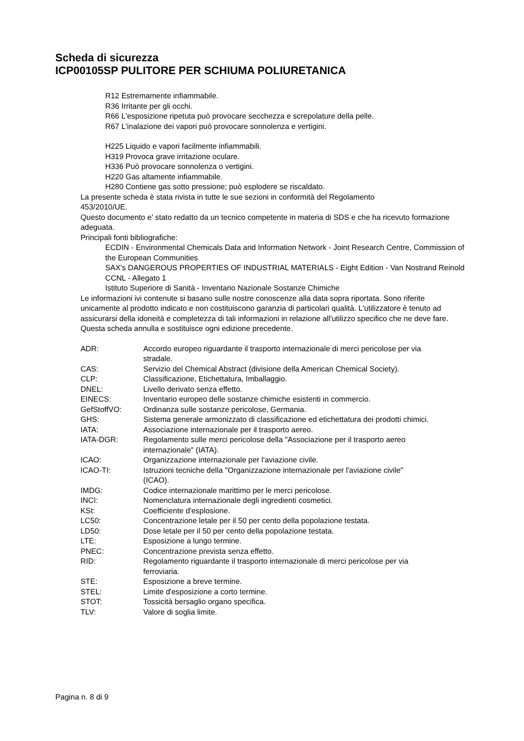Scheda di sicurezza
ICP00105SP PULITORE PER SCHIUMA POLIURETANICA
R12 Estremamente infiammabile.
R36 Irritante per gli occhi.
R66 L'esposizione ripetuta può provocare secchezza e screpolature della pelle.
R67 L'inalazione dei vapori può provocare sonnolenza e vertigini.
H225 Liquido e vapori facilmente infiammabili.
H319 Provoca grave irritazione oculare.
H336 Può provocare sonnolenza o vertigini.
H220 Gas altamente infiammabile.
H280 Contiene gas sotto pressione; può esplodere se riscaldato.
La presente scheda è stata rivista in tutte le sue sezioni in conformità del Regolamento
453/2010/UE.
Questo documento e' stato redatto da un tecnico competente in materia di SDS e che ha ricevuto formazione adeguata.
Principali fonti bibliografiche:
ECDIN - Environmental Chemicals Data and Information Network - Joint Research Centre, Commission of the European Communities
SAX's DANGEROUS PROPERTIES OF INDUSTRIAL MATERIALS - Eight Edition - Van Nostrand Reinold
CCNL - Allegato 1
Istituto Superiore di Sanità - Inventario Nazionale Sostanze Chimiche
Le informazioni ivi contenute si basano sulle nostre conoscenze alla data sopra riportata. Sono riferite unicamente al prodotto indicato e non costituiscono garanzia di particolari qualità. L'utilizzatore è tenuto ad assicurarsi della idoneità e completezza di tali informazioni in relazione all'utilizzo specifico che ne deve fare.
Questa scheda annulla e sostituisce ogni edizione precedente.
| ADR: | Accordo europeo riguardante il trasporto internazionale di merci pericolose per via stradale. |
| CAS: | Servizio del Chemical Abstract (divisione della American Chemical Society). |
| CLP: | Classificazione, Etichettatura, Imballaggio. |
| DNEL: | Livello derivato senza effetto. |
| EINECS: | Inventario europeo delle sostanze chimiche esistenti in commercio. |
| GefStoffVO: | Ordinanza sulle sostanze pericolose, Germania. |
| GHS: | Sistema generale armonizzato di classificazione ed etichettatura dei prodotti chimici. |
| IATA: | Associazione internazionale per il trasporto aereo. |
| IATA-DGR: | Regolamento sulle merci pericolose della "Associazione per il trasporto aereo internazionale" (IATA). |
| ICAO: | Organizzazione internazionale per l'aviazione civile. |
| ICAO-TI: | Istruzioni tecniche della "Organizzazione internazionale per l'aviazione civile" (ICAO). |
| IMDG: | Codice internazionale marittimo per le merci pericolose. |
| INCI: | Nomenclatura internazionale degli ingredienti cosmetici. |
| KSt: | Coefficiente d'esplosione. |
| LC50: | Concentrazione letale per il 50 per cento della popolazione testata. |
| LD50: | Dose letale per il 50 per cento della popolazione testata. |
| LTE: | Esposizione a lungo termine. |
| PNEC: | Concentrazione prevista senza effetto. |
| RID: | Regolamento riguardante il trasporto internazionale di merci pericolose per via ferroviaria. |
| STE: | Esposizione a breve termine. |
| STEL: | Limite d'esposizione a corto termine. |
| STOT: | Tossicità bersaglio organo specifica. |
| TLV: | Valore di soglia limite. |
Pagina n. 8 di 9